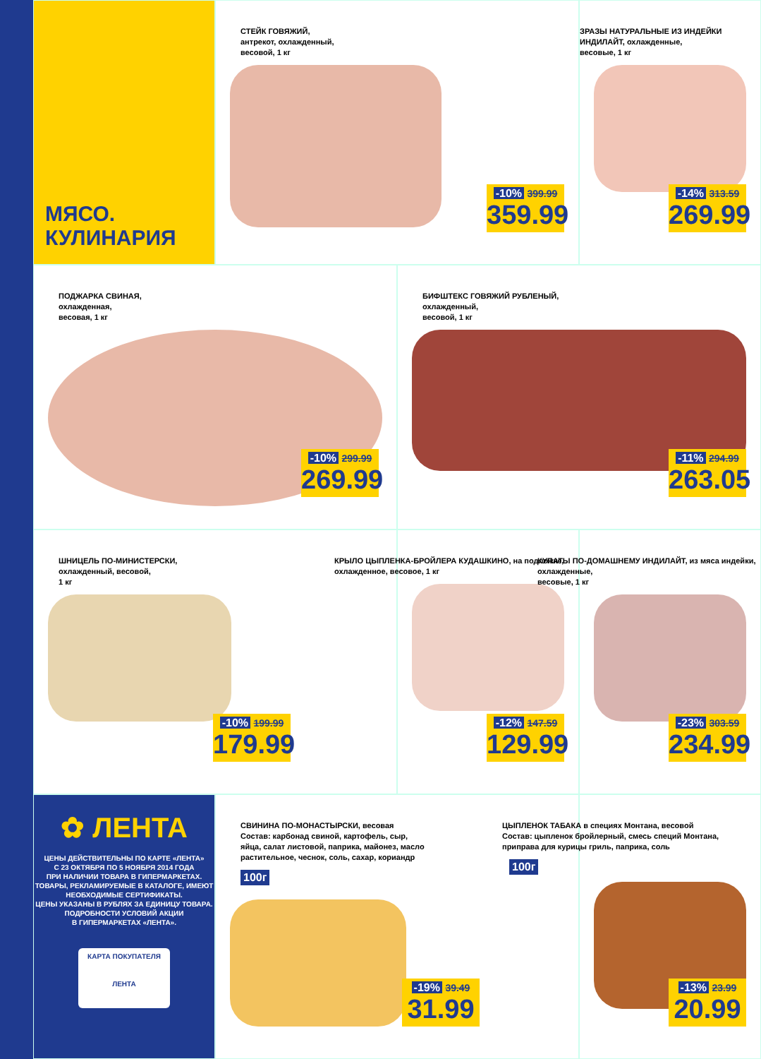МЯСО.
КУЛИНАРИЯ
СТЕЙК ГОВЯЖИЙ,
антрекот, охлажденный,
весовой, 1 кг
-10% 399.99
359.99
ЗРАЗЫ НАТУРАЛЬНЫЕ ИЗ ИНДЕЙКИ ИНДИЛАЙТ, охлажденные,
весовые, 1 кг
-14% 313.59
269.99
ПОДЖАРКА СВИНАЯ,
охлажденная,
весовая, 1 кг
-10% 299.99
269.99
БИФШТЕКС ГОВЯЖИЙ РУБЛЕНЫЙ,
охлажденный,
весовой, 1 кг
-11% 294.99
263.05
ШНИЦЕЛЬ ПО-МИНИСТЕРСКИ,
охлажденный, весовой,
1 кг
-10% 199.99
179.99
КРЫЛО ЦЫПЛЕНКА-БРОЙЛЕРА КУДАШКИНО, на подложке,
охлажденное, весовое, 1 кг
-12% 147.59
129.99
КУПАТЫ ПО-ДОМАШНЕМУ ИНДИЛАЙТ, из мяса индейки,
охлажденные,
весовые, 1 кг
-23% 303.59
234.99
✿ ЛЕНТА
ЦЕНЫ ДЕЙСТВИТЕЛЬНЫ ПО КАРТЕ «ЛЕНТА»
С 23 ОКТЯБРЯ ПО 5 НОЯБРЯ 2014 ГОДА
ПРИ НАЛИЧИИ ТОВАРА В ГИПЕРМАРКЕТАХ.
ТОВАРЫ, РЕКЛАМИРУЕМЫЕ В КАТАЛОГЕ, ИМЕЮТ
НЕОБХОДИМЫЕ СЕРТИФИКАТЫ.
ЦЕНЫ УКАЗАНЫ В РУБЛЯХ ЗА ЕДИНИЦУ ТОВАРА.
ПОДРОБНОСТИ УСЛОВИЙ АКЦИИ
В ГИПЕРМАРКЕТАХ «ЛЕНТА».
КАРТА ПОКУПАТЕЛЯ
ЛЕНТА
СВИНИНА ПО-МОНАСТЫРСКИ, весовая
Состав: карбонад свиной, картофель, сыр,
яйца, салат листовой, паприка, майонез, масло
растительное, чеснок, соль, сахар, кориандр
100г
-19% 39.49
31.99
ЦЫПЛЕНОК ТАБАКА в специях Монтана, весовой
Состав: цыпленок бройлерный, смесь специй Монтана,
приправа для курицы гриль, паприка, соль
100г
-13% 23.99
20.99